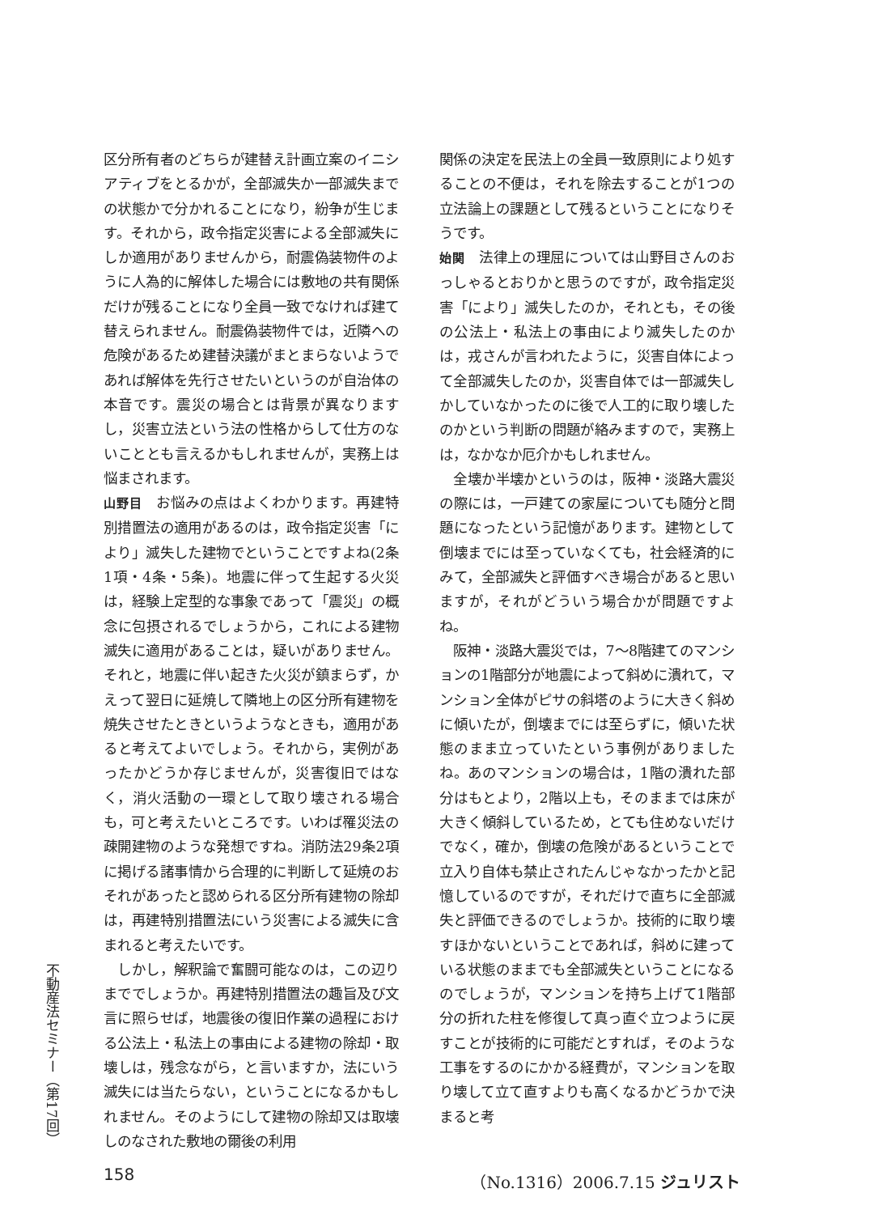不動産法セミナー（第17回）
区分所有者のどちらが建替え計画立案のイニシアティブをとるかが，全部滅失か一部滅失までの状態かで分かれることになり，紛争が生じます。それから，政令指定災害による全部滅失にしか適用がありませんから，耐震偽装物件のように人為的に解体した場合には敷地の共有関係だけが残ることになり全員一致でなければ建て替えられません。耐震偽装物件では，近隣への危険があるため建替決議がまとまらないようであれば解体を先行させたいというのが自治体の本音です。震災の場合とは背景が異なりますし，災害立法という法の性格からして仕方のないこととも言えるかもしれませんが，実務上は悩まされます。
山野目　お悩みの点はよくわかります。再建特別措置法の適用があるのは，政令指定災害「により」滅失した建物でということですよね(2条1項・4条・5条)。地震に伴って生起する火災は，経験上定型的な事象であって「震災」の概念に包摂されるでしょうから，これによる建物滅失に適用があることは，疑いがありません。それと，地震に伴い起きた火災が鎮まらず，かえって翌日に延焼して隣地上の区分所有建物を焼失させたときというようなときも，適用があると考えてよいでしょう。それから，実例があったかどうか存じませんが，災害復旧ではなく，消火活動の一環として取り壊される場合も，可と考えたいところです。いわば罹災法の疎開建物のような発想ですね。消防法29条2項に掲げる諸事情から合理的に判断して延焼のおそれがあったと認められる区分所有建物の除却は，再建特別措置法にいう災害による滅失に含まれると考えたいです。
　しかし，解釈論で奮闘可能なのは，この辺りまででしょうか。再建特別措置法の趣旨及び文言に照らせば，地震後の復旧作業の過程における公法上・私法上の事由による建物の除却・取壊しは，残念ながら，と言いますか，法にいう滅失には当たらない，ということになるかもしれません。そのようにして建物の除却又は取壊しのなされた敷地の爾後の利用
関係の決定を民法上の全員一致原則により処することの不便は，それを除去することが1つの立法論上の課題として残るということになりそうです。
始関　法律上の理屈については山野目さんのおっしゃるとおりかと思うのですが，政令指定災害「により」滅失したのか，それとも，その後の公法上・私法上の事由により滅失したのかは，戎さんが言われたように，災害自体によって全部滅失したのか，災害自体では一部滅失しかしていなかったのに後で人工的に取り壊したのかという判断の問題が絡みますので，実務上は，なかなか厄介かもしれません。
　全壊か半壊かというのは，阪神・淡路大震災の際には，一戸建ての家屋についても随分と問題になったという記憶があります。建物として倒壊までには至っていなくても，社会経済的にみて，全部滅失と評価すべき場合があると思いますが，それがどういう場合かが問題ですよね。
　阪神・淡路大震災では，7〜8階建てのマンションの1階部分が地震によって斜めに潰れて，マンション全体がピサの斜塔のように大きく斜めに傾いたが，倒壊までには至らずに，傾いた状態のまま立っていたという事例がありましたね。あのマンションの場合は，1階の潰れた部分はもとより，2階以上も，そのままでは床が大きく傾斜しているため，とても住めないだけでなく，確か，倒壊の危険があるということで立入り自体も禁止されたんじゃなかったかと記憶しているのですが，それだけで直ちに全部滅失と評価できるのでしょうか。技術的に取り壊すほかないということであれば，斜めに建っている状態のままでも全部滅失ということになるのでしょうが，マンションを持ち上げて1階部分の折れた柱を修復して真っ直ぐ立つように戻すことが技術的に可能だとすれば，そのような工事をするのにかかる経費が，マンションを取り壊して立て直すよりも高くなるかどうかで決まると考
158 （No.1316）2006.7.15 ジュリスト